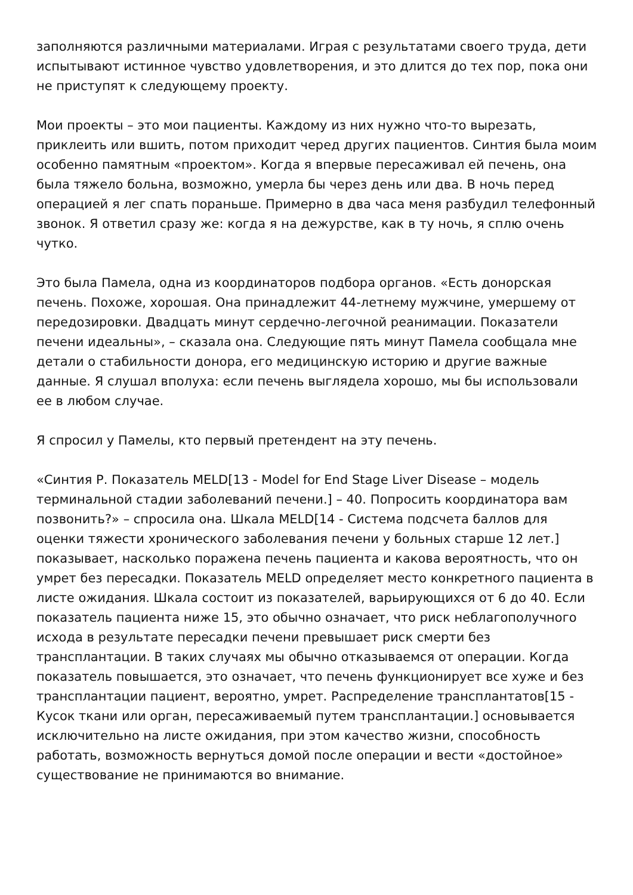заполняются различными материалами. Играя с результатами своего труда, дети испытывают истинное чувство удовлетворения, и это длится до тех пор, пока они не приступят к следующему проекту.
Мои проекты – это мои пациенты. Каждому из них нужно что-то вырезать, приклеить или вшить, потом приходит черед других пациентов. Синтия была моим особенно памятным «проектом». Когда я впервые пересаживал ей печень, она была тяжело больна, возможно, умерла бы через день или два. В ночь перед операцией я лег спать пораньше. Примерно в два часа меня разбудил телефонный звонок. Я ответил сразу же: когда я на дежурстве, как в ту ночь, я сплю очень чутко.
Это была Памела, одна из координаторов подбора органов. «Есть донорская печень. Похоже, хорошая. Она принадлежит 44-летнему мужчине, умершему от передозировки. Двадцать минут сердечно-легочной реанимации. Показатели печени идеальны», – сказала она. Следующие пять минут Памела сообщала мне детали о стабильности донора, его медицинскую историю и другие важные данные. Я слушал вполуха: если печень выглядела хорошо, мы бы использовали ее в любом случае.
Я спросил у Памелы, кто первый претендент на эту печень.
«Синтия Р. Показатель MELD[13 - Model for End Stage Liver Disease – модель терминальной стадии заболеваний печени.] – 40. Попросить координатора вам позвонить?» – спросила она. Шкала MELD[14 - Система подсчета баллов для оценки тяжести хронического заболевания печени у больных старше 12 лет.] показывает, насколько поражена печень пациента и какова вероятность, что он умрет без пересадки. Показатель MELD определяет место конкретного пациента в листе ожидания. Шкала состоит из показателей, варьирующихся от 6 до 40. Если показатель пациента ниже 15, это обычно означает, что риск неблагополучного исхода в результате пересадки печени превышает риск смерти без трансплантации. В таких случаях мы обычно отказываемся от операции. Когда показатель повышается, это означает, что печень функционирует все хуже и без трансплантации пациент, вероятно, умрет. Распределение трансплантатов[15 - Кусок ткани или орган, пересаживаемый путем трансплантации.] основывается исключительно на листе ожидания, при этом качество жизни, способность работать, возможность вернуться домой после операции и вести «достойное» существование не принимаются во внимание.